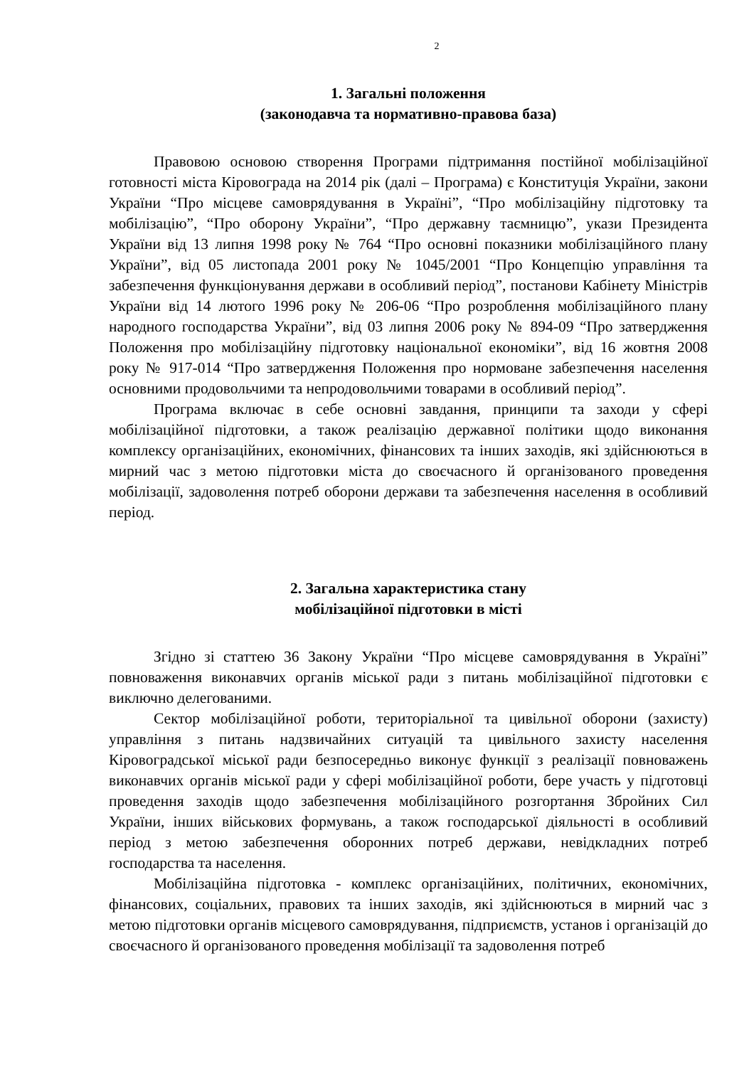2
1. Загальні положення
(законодавча та нормативно-правова база)
Правовою основою створення Програми підтримання постійної мобілізаційної готовності міста Кіровограда на 2014 рік (далі – Програма) є Конституція України, закони України “Про місцеве самоврядування в Україні”, “Про мобілізаційну підготовку та мобілізацію”, “Про оборону України”, “Про державну таємницю”, укази Президента України від 13 липня 1998 року № 764 “Про основні показники мобілізаційного плану України”, від 05 листопада 2001 року № 1045/2001 “Про Концепцію управління та забезпечення функціонування держави в особливий період”, постанови Кабінету Міністрів України від 14 лютого 1996 року № 206-06 “Про розроблення мобілізаційного плану народного господарства України”, від 03 липня 2006 року № 894-09 “Про затвердження Положення про мобілізаційну підготовку національної економіки”, від 16 жовтня 2008 року № 917-014 “Про затвердження Положення про нормоване забезпечення населення основними продовольчими та непродовольчими товарами в особливий період”.
Програма включає в себе основні завдання, принципи та заходи у сфері мобілізаційної підготовки, а також реалізацію державної політики щодо виконання комплексу організаційних, економічних, фінансових та інших заходів, які здійснюються в мирний час з метою підготовки міста до своєчасного й організованого проведення мобілізації, задоволення потреб оборони держави та забезпечення населення в особливий період.
2. Загальна характеристика стану
мобілізаційної підготовки в місті
Згідно зі статтею 36 Закону України “Про місцеве самоврядування в Україні” повноваження виконавчих органів міської ради з питань мобілізаційної підготовки є виключно делегованими.
Сектор мобілізаційної роботи, територіальної та цивільної оборони (захисту) управління з питань надзвичайних ситуацій та цивільного захисту населення Кіровоградської міської ради безпосередньо виконує функції з реалізації повноважень виконавчих органів міської ради у сфері мобілізаційної роботи, бере участь у підготовці проведення заходів щодо забезпечення мобілізаційного розгортання Збройних Сил України, інших військових формувань, а також господарської діяльності в особливий період з метою забезпечення оборонних потреб держави, невідкладних потреб господарства та населення.
Мобілізаційна підготовка - комплекс організаційних, політичних, економічних, фінансових, соціальних, правових та інших заходів, які здійснюються в мирний час з метою підготовки органів місцевого самоврядування, підприємств, установ і організацій до своєчасного й організованого проведення мобілізації та задоволення потреб